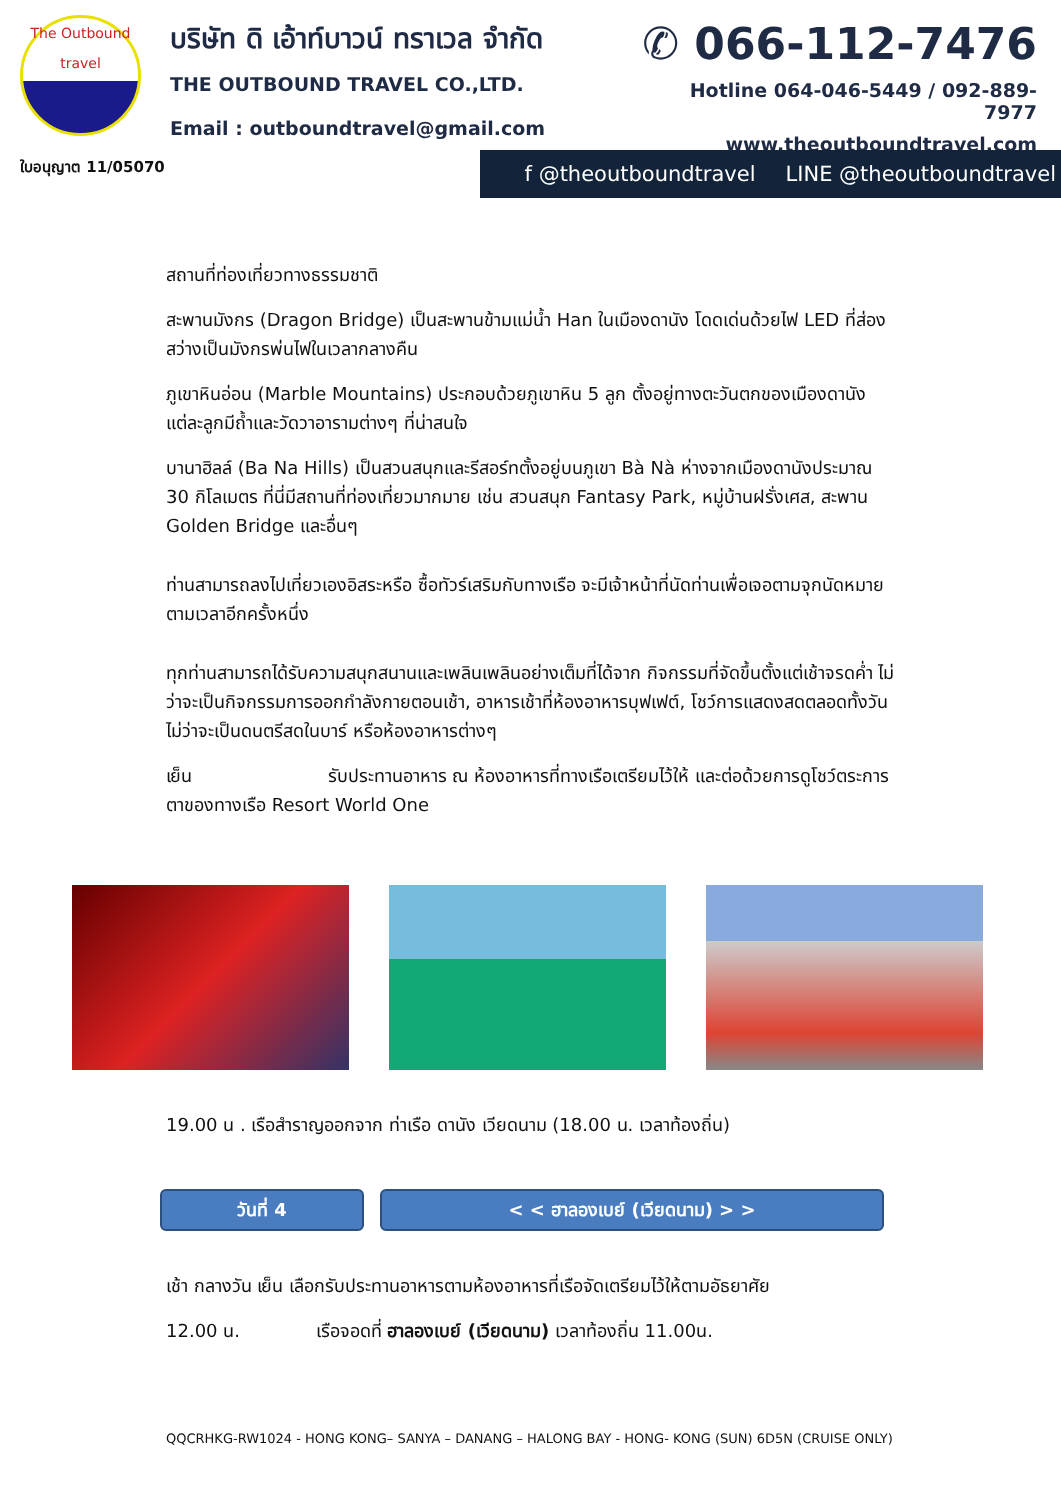The Outbound
travel
ใบอนุญาต 11/05070
บริษัท ดิ เอ้าท์บาวน์ ทราเวล จำกัด
THE OUTBOUND TRAVEL CO.,LTD.
Email : outboundtravel@gmail.com
✆ 066-112-7476
Hotline 064-046-5449 / 092-889-7977
www.theoutboundtravel.com
f @theoutboundtravel LINE @theoutboundtravel
สถานที่ท่องเที่ยวทางธรรมชาติ
สะพานมังกร (Dragon Bridge) เป็นสะพานข้ามแม่น้ำ Han ในเมืองดานัง โดดเด่นด้วยไฟ LED ที่ส่องสว่างเป็นมังกรพ่นไฟในเวลากลางคืน
ภูเขาหินอ่อน (Marble Mountains) ประกอบด้วยภูเขาหิน 5 ลูก ตั้งอยู่ทางตะวันตกของเมืองดานัง แต่ละลูกมีถ้ำและวัดวาอารามต่างๆ ที่น่าสนใจ
บานาฮิลล์ (Ba Na Hills) เป็นสวนสนุกและรีสอร์ทตั้งอยู่บนภูเขา Bà Nà ห่างจากเมืองดานังประมาณ 30 กิโลเมตร ที่นี่มีสถานที่ท่องเที่ยวมากมาย เช่น สวนสนุก Fantasy Park, หมู่บ้านฝรั่งเศส, สะพาน Golden Bridge และอื่นๆ
ท่านสามารถลงไปเที่ยวเองอิสระหรือ ซื้อทัวร์เสริมกับทางเรือ จะมีเจ้าหน้าที่นัดท่านเพื่อเจอตามจุกนัดหมายตามเวลาอีกครั้งหนึ่ง
ทุกท่านสามารถได้รับความสนุกสนานและเพลินเพลินอย่างเต็มที่ได้จาก กิจกรรมที่จัดขึ้นตั้งแต่เช้าจรดค่ำ ไม่ว่าจะเป็นกิจกรรมการออกกำลังกายตอนเช้า, อาหารเช้าที่ห้องอาหารบุฟเฟต์, โชว์การแสดงสดตลอดทั้งวัน ไม่ว่าจะเป็นดนตรีสดในบาร์ หรือห้องอาหารต่างๆ
เย็น รับประทานอาหาร ณ ห้องอาหารที่ทางเรือเตรียมไว้ให้ และต่อด้วยการดูโชว์ตระการตาของทางเรือ Resort World One
19.00 น . เรือสำราญออกจาก ท่าเรือ ดานัง เวียดนาม (18.00 น. เวลาท้องถิ่น)
วันที่ 4 < < ฮาลองเบย์ (เวียดนาม) > >
เช้า กลางวัน เย็น เลือกรับประทานอาหารตามห้องอาหารที่เรือจัดเตรียมไว้ให้ตามอัธยาศัย
12.00 น. เรือจอดที่ ฮาลองเบย์ (เวียดนาม) เวลาท้องถิ่น 11.00น.
QQCRHKG-RW1024 - HONG KONG– SANYA – DANANG – HALONG BAY - HONG- KONG (SUN) 6D5N (CRUISE ONLY)